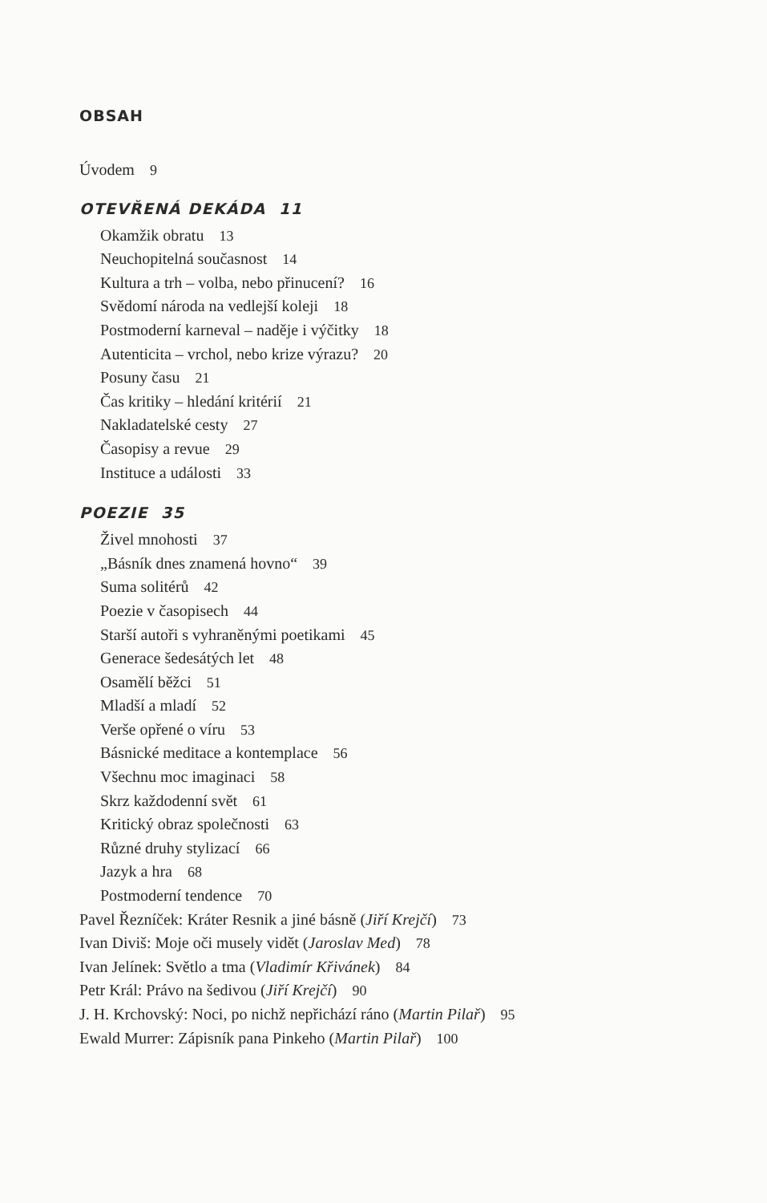OBSAH
Úvodem 9
OTEVŘENÁ DEKÁDA 11
Okamžik obratu 13
Neuchopitelná současnost 14
Kultura a trh – volba, nebo přinucení? 16
Svědomí národa na vedlejší koleji 18
Postmoderní karneval – naděje i výčitky 18
Autenticita – vrchol, nebo krize výrazu? 20
Posuny času 21
Čas kritiky – hledání kritérií 21
Nakladatelské cesty 27
Časopisy a revue 29
Instituce a události 33
POEZIE 35
Živel mnohosti 37
„Básník dnes znamená hovno“ 39
Suma solitérů 42
Poezie v časopisech 44
Starší autoři s vyhraněnými poetikami 45
Generace šedesátých let 48
Osamělí běžci 51
Mladší a mladí 52
Verše opřené o víru 53
Básnické meditace a kontemplace 56
Všechnu moc imaginaci 58
Skrz každodenní svět 61
Kritický obraz společnosti 63
Různé druhy stylizací 66
Jazyk a hra 68
Postmoderní tendence 70
Pavel Řezníček: Kráter Resnik a jiné básně (Jiří Krejčí) 73
Ivan Diviš: Moje oči musely vidět (Jaroslav Med) 78
Ivan Jelínek: Světlo a tma (Vladimír Křivánek) 84
Petr Král: Právo na šedivou (Jiří Krejčí) 90
J. H. Krchovský: Noci, po nichž nepřichází ráno (Martin Pilař) 95
Ewald Murrer: Zápisník pana Pinkeho (Martin Pilař) 100